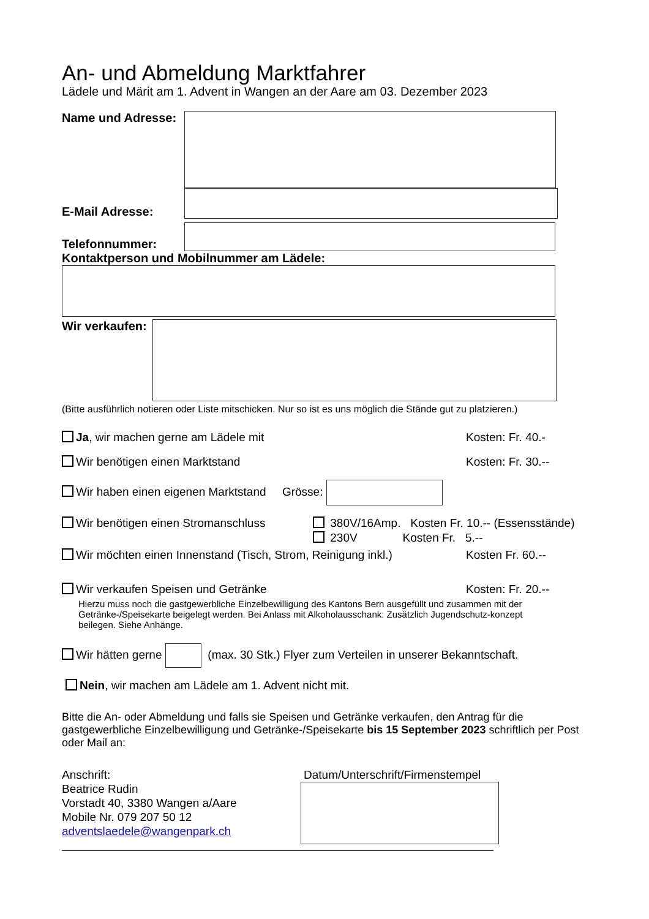An- und Abmeldung Marktfahrer
Lädele und Märit am 1. Advent in Wangen an der Aare am 03. Dezember 2023
Name und Adresse:
E-Mail Adresse:
Telefonnummer:
Kontaktperson und Mobilnummer am Lädele:
Wir verkaufen:
(Bitte ausführlich notieren oder Liste mitschicken. Nur so ist es uns möglich die Stände gut zu platzieren.)
Ja, wir machen gerne am Lädele mit Kosten: Fr. 40.-
Wir benötigen einen Marktstand Kosten: Fr. 30.--
Wir haben einen eigenen Marktstand Grösse:
Wir benötigen einen Stromanschluss 380V/16Amp. Kosten Fr. 10.-- (Essensstände)
230V Kosten Fr. 5.--
Wir möchten einen Innenstand (Tisch, Strom, Reinigung inkl.) Kosten Fr. 60.--
Wir verkaufen Speisen und Getränke Kosten: Fr. 20.--
Hierzu muss noch die gastgewerbliche Einzelbewilligung des Kantons Bern ausgefüllt und zusammen mit der Getränke-/Speisekarte beigelegt werden. Bei Anlass mit Alkoholausschank: Zusätzlich Jugendschutz-konzept beilegen. Siehe Anhänge.
Wir hätten gerne (max. 30 Stk.) Flyer zum Verteilen in unserer Bekanntschaft.
Nein, wir machen am Lädele am 1. Advent nicht mit.
Bitte die An- oder Abmeldung und falls sie Speisen und Getränke verkaufen, den Antrag für die gastgewerbliche Einzelbewilligung und Getränke-/Speisekarte bis 15 September 2023 schriftlich per Post oder Mail an:
Anschrift:
Beatrice Rudin
Vorstadt 40, 3380 Wangen a/Aare
Mobile Nr. 079 207 50 12
adventslaedele@wangenpark.ch
Datum/Unterschrift/Firmenstempel